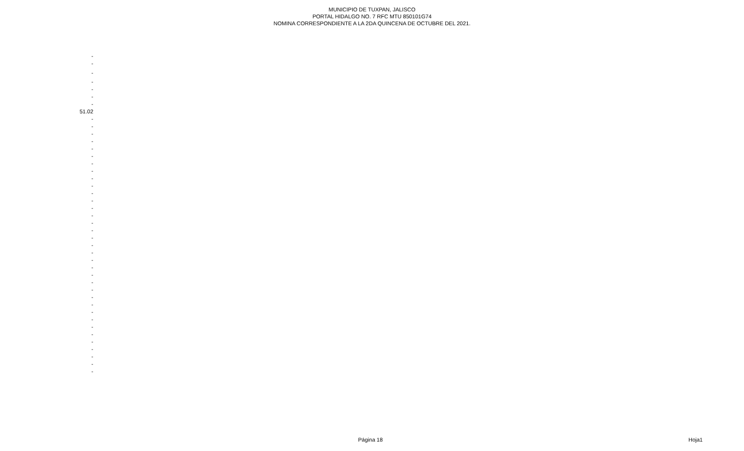MUNICIPIO DE TUXPAN, JALISCO
PORTAL HIDALGO NO. 7 RFC MTU 850101G74
NOMINA CORRESPONDIENTE A LA 2DA QUINCENA DE OCTUBRE DEL 2021.
| - |
| - |
| - |
| - |
| - |
| - |
| - |
| 51.02 |
| - |
| - |
| - |
| - |
| - |
| - |
| - |
| - |
| - |
| - |
| - |
| - |
| - |
| - |
| - |
| - |
| - |
| - |
| - |
| - |
| - |
| - |
| - |
| - |
| - |
| - |
| - |
| - |
| - |
| - |
| - |
| - |
| - |
| - |
| - |
Página 18 Hoja1